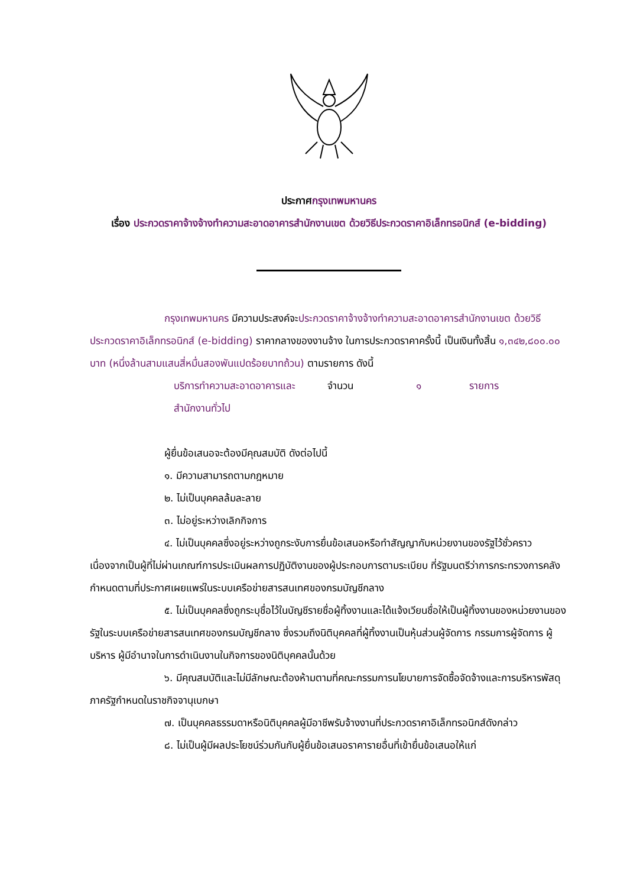ประกาศกรุงเทพมหานคร
เรื่อง ประกวดราคาจ้างจ้างทำความสะอาดอาคารสำนักงานเขต ด้วยวิธีประกวดราคาอิเล็กทรอนิกส์ (e-bidding)
กรุงเทพมหานคร มีความประสงค์จะประกวดราคาจ้างจ้างทำความสะอาดอาคารสำนักงานเขต ด้วยวิธีประกวดราคาอิเล็กทรอนิกส์ (e-bidding) ราคากลางของงานจ้าง ในการประกวดราคาครั้งนี้ เป็นเงินทั้งสิ้น ๑,๓๔๒,๘๐๐.๐๐ บาท (หนึ่งล้านสามแสนสี่หมื่นสองพันแปดร้อยบาทถ้วน) ตามรายการ ดังนี้
บริการทำความสะอาดอาคารและสำนักงานทั่วไป จำนวน ๑ รายการ
ผู้ยื่นข้อเสนอจะต้องมีคุณสมบัติ ดังต่อไปนี้
๑. มีความสามารถตามกฎหมาย
๒. ไม่เป็นบุคคลล้มละลาย
๓. ไม่อยู่ระหว่างเลิกกิจการ
๔. ไม่เป็นบุคคลซึ่งอยู่ระหว่างถูกระงับการยื่นข้อเสนอหรือทำสัญญากับหน่วยงานของรัฐไว้ชั่วคราว เนื่องจากเป็นผู้ที่ไม่ผ่านเกณฑ์การประเมินผลการปฏิบัติงานของผู้ประกอบการตามระเบียบ ที่รัฐมนตรีว่าการกระทรวงการคลังกำหนดตามที่ประกาศเผยแพร่ในระบบเครือข่ายสารสนเทศของกรมบัญชีกลาง
๕. ไม่เป็นบุคคลซึ่งถูกระบุชื่อไว้ในบัญชีรายชื่อผู้ทิ้งงานและได้แจ้งเวียนชื่อให้เป็นผู้ทิ้งงานของหน่วยงานของรัฐในระบบเครือข่ายสารสนเทศของกรมบัญชีกลาง ซึ่งรวมถึงนิติบุคคลที่ผู้ทิ้งงานเป็นหุ้นส่วนผู้จัดการ กรรมการผู้จัดการ ผู้บริหาร ผู้มีอำนาจในการดำเนินงานในกิจการของนิติบุคคลนั้นด้วย
๖. มีคุณสมบัติและไม่มีลักษณะต้องห้ามตามที่คณะกรรมการนโยบายการจัดซื้อจัดจ้างและการบริหารพัสดุภาครัฐกำหนดในราชกิจจานุเบกษา
๗. เป็นบุคคลธรรมดาหรือนิติบุคคลผู้มีอาชีพรับจ้างงานที่ประกวดราคาอิเล็กทรอนิกส์ดังกล่าว
๘. ไม่เป็นผู้มีผลประโยชน์ร่วมกันกับผู้ยื่นข้อเสนอราคารายอื่นที่เข้ายื่นข้อเสนอให้แก่